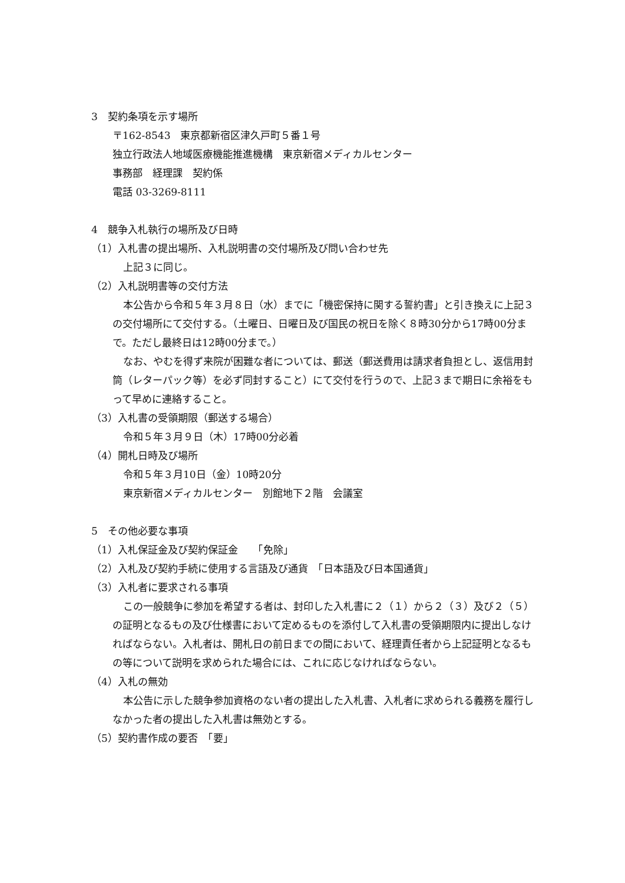3　契約条項を示す場所
〒162-8543　東京都新宿区津久戸町５番１号
独立行政法人地域医療機能推進機構　東京新宿メディカルセンター
事務部　経理課　契約係
電話 03-3269-8111
4　競争入札執行の場所及び日時
（1）入札書の提出場所、入札説明書の交付場所及び問い合わせ先
上記３に同じ。
（2）入札説明書等の交付方法
本公告から令和５年３月８日（水）までに「機密保持に関する誓約書」と引き換えに上記３の交付場所にて交付する。（土曜日、日曜日及び国民の祝日を除く８時30分から17時00分まで。ただし最終日は12時00分まで。）
なお、やむを得ず来院が困難な者については、郵送（郵送費用は請求者負担とし、返信用封筒（レターパック等）を必ず同封すること）にて交付を行うので、上記３まで期日に余裕をもって早めに連絡すること。
（3）入札書の受領期限（郵送する場合）
令和５年３月９日（木）17時00分必着
（4）開札日時及び場所
令和５年３月10日（金）10時20分
東京新宿メディカルセンター　別館地下２階　会議室
5　その他必要な事項
（1）入札保証金及び契約保証金　　「免除」
（2）入札及び契約手続に使用する言語及び通貨　「日本語及び日本国通貨」
（3）入札者に要求される事項
この一般競争に参加を希望する者は、封印した入札書に２（１）から２（３）及び２（５）の証明となるもの及び仕様書において定めるものを添付して入札書の受領期限内に提出しなければならない。入札者は、開札日の前日までの間において、経理責任者から上記証明となるもの等について説明を求められた場合には、これに応じなければならない。
（4）入札の無効
本公告に示した競争参加資格のない者の提出した入札書、入札者に求められる義務を履行しなかった者の提出した入札書は無効とする。
（5）契約書作成の要否　「要」